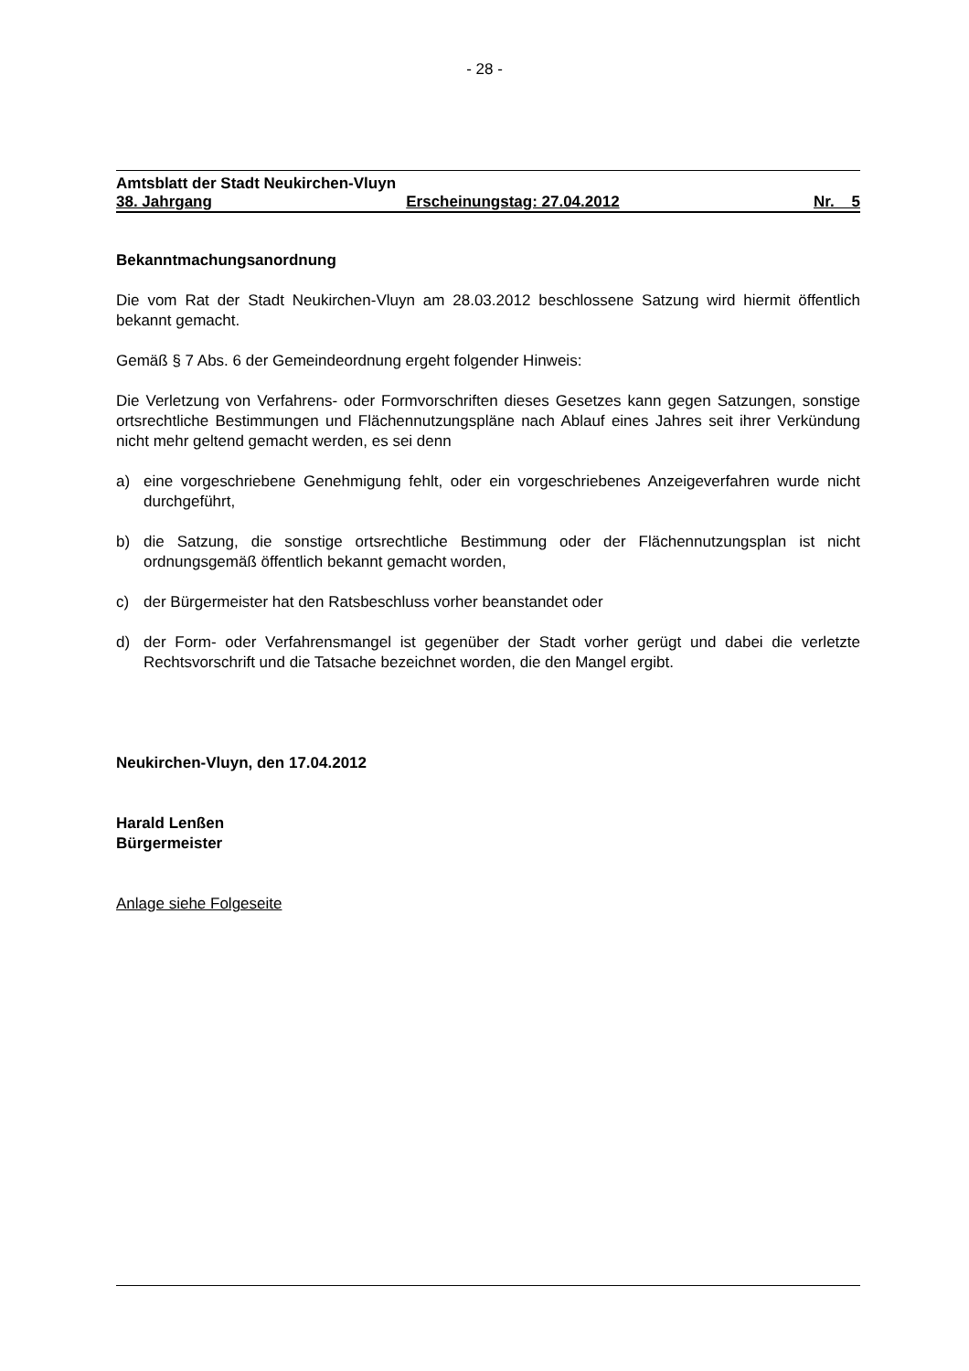- 28 -
Amtsblatt der Stadt Neukirchen-Vluyn
38. Jahrgang Erscheinungstag: 27.04.2012 Nr. 5
Bekanntmachungsanordnung
Die vom Rat der Stadt Neukirchen-Vluyn am 28.03.2012 beschlossene Satzung wird hiermit öffentlich bekannt gemacht.
Gemäß § 7 Abs. 6 der Gemeindeordnung ergeht folgender Hinweis:
Die Verletzung von Verfahrens- oder Formvorschriften dieses Gesetzes kann gegen Satzungen, sonstige ortsrechtliche Bestimmungen und Flächennutzungspläne nach Ablauf eines Jahres seit ihrer Verkündung nicht mehr geltend gemacht werden, es sei denn
a) eine vorgeschriebene Genehmigung fehlt, oder ein vorgeschriebenes Anzeigeverfahren wurde nicht durchgeführt,
b) die Satzung, die sonstige ortsrechtliche Bestimmung oder der Flächennutzungsplan ist nicht ordnungsgemäß öffentlich bekannt gemacht worden,
c) der Bürgermeister hat den Ratsbeschluss vorher beanstandet oder
d) der Form- oder Verfahrensmangel ist gegenüber der Stadt vorher gerügt und dabei die verletzte Rechtsvorschrift und die Tatsache bezeichnet worden, die den Mangel ergibt.
Neukirchen-Vluyn, den 17.04.2012
Harald Lenßen
Bürgermeister
Anlage siehe Folgeseite